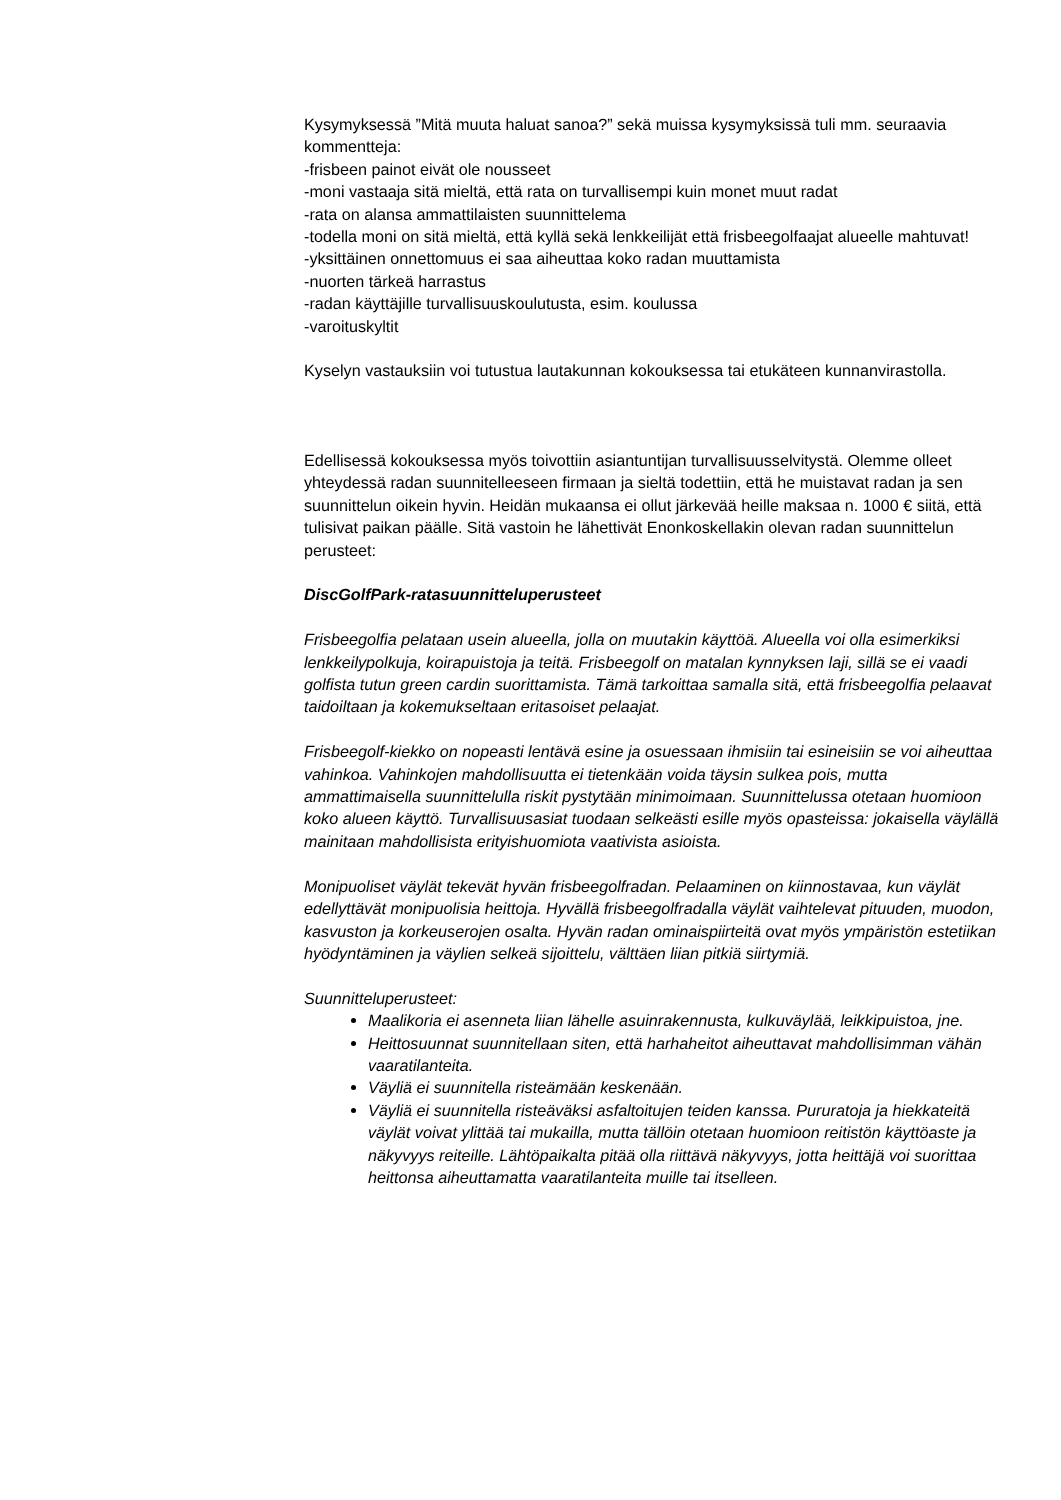Kysymyksessä ”Mitä muuta haluat sanoa?” sekä muissa kysymyksissä tuli mm. seuraavia kommentteja:
-frisbeen painot eivät ole nousseet
-moni vastaaja sitä mieltä, että rata on turvallisempi kuin monet muut radat
-rata on alansa ammattilaisten suunnittelema
-todella moni on sitä mieltä, että kyllä sekä lenkkeilijät että frisbeegolfaajat alueelle mahtuvat!
-yksittäinen onnettomuus ei saa aiheuttaa koko radan muuttamista
-nuorten tärkeä harrastus
-radan käyttäjille turvallisuuskoulutusta, esim. koulussa
-varoituskyltit
Kyselyn vastauksiin voi tutustua lautakunnan kokouksessa tai etukäteen kunnanvirastolla.
Edellisessä kokouksessa myös toivottiin asiantuntijan turvallisuusselvitystä. Olemme olleet yhteydessä radan suunnitelleeseen firmaan ja sieltä todettiin, että he muistavat radan ja sen suunnittelun oikein hyvin. Heidän mukaansa ei ollut järkevää heille maksaa n. 1000 € siitä, että tulisivat paikan päälle. Sitä vastoin he lähettivät Enonkoskellakin olevan radan suunnittelun perusteet:
DiscGolfPark-ratasuunnitteluperusteet
Frisbeegolfia pelataan usein alueella, jolla on muutakin käyttöä. Alueella voi olla esimerkiksi lenkkeilypolkuja, koirapuistoja ja teitä. Frisbeegolf on matalan kynnyksen laji, sillä se ei vaadi golfista tutun green cardin suorittamista. Tämä tarkoittaa samalla sitä, että frisbeegolfia pelaavat taidoiltaan ja kokemukseltaan eritasoiset pelaajat.
Frisbeegolf-kiekko on nopeasti lentävä esine ja osuessaan ihmisiin tai esineisiin se voi aiheuttaa vahinkoa. Vahinkojen mahdollisuutta ei tietenkään voida täysin sulkea pois, mutta ammattimaisella suunnittelulla riskit pystytään minimoimaan. Suunnittelussa otetaan huomioon koko alueen käyttö. Turvallisuusasiat tuodaan selkeästi esille myös opasteissa: jokaisella väylällä mainitaan mahdollisista erityishuomiota vaativista asioista.
Monipuoliset väylät tekevät hyvän frisbeegolfradan. Pelaaminen on kiinnostavaa, kun väylät edellyttävät monipuolisia heittoja. Hyvällä frisbeegolfradalla väylät vaihtelevat pituuden, muodon, kasvuston ja korkeuserojen osalta. Hyvän radan ominaispiirteitä ovat myös ympäristön estetiikan hyödyntäminen ja väylien selkeä sijoittelu, välttäen liian pitkiä siirtymiä.
Suunnitteluperusteet:
Maalikoria ei asenneta liian lähelle asuinrakennusta, kulkuväylää, leikkipuistoa, jne.
Heittosuunnat suunnitellaan siten, että harhaheitot aiheuttavat mahdollisimman vähän vaaratilanteita.
Väyliä ei suunnitella risteämään keskenään.
Väyliä ei suunnitella risteäväksi asfaltoitujen teiden kanssa. Pururatoja ja hiekkateitä väylät voivat ylittää tai mukailla, mutta tällöin otetaan huomioon reitistön käyttöaste ja näkyvyys reiteille. Lähtöpaikalta pitää olla riittävä näkyvyys, jotta heittäjä voi suorittaa heittonsa aiheuttamatta vaaratilanteita muille tai itselleen.